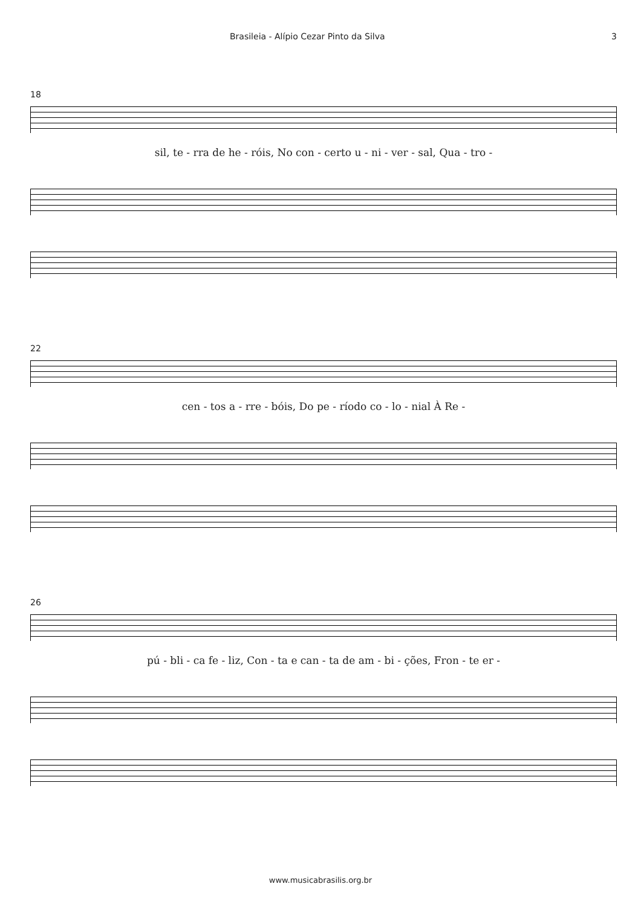Brasileia - Alípio Cezar Pinto da Silva 3
18
sil, te - rra de he - róis, No con - certo u - ni - ver - sal, Qua - tro -
22
cen - tos a - rre - bóis, Do pe - ríodo co - lo - nial À Re -
26
pú - bli - ca fe - liz, Con - ta e can - ta de am - bi - ções, Fron - te er -
www.musicabrasilis.org.br